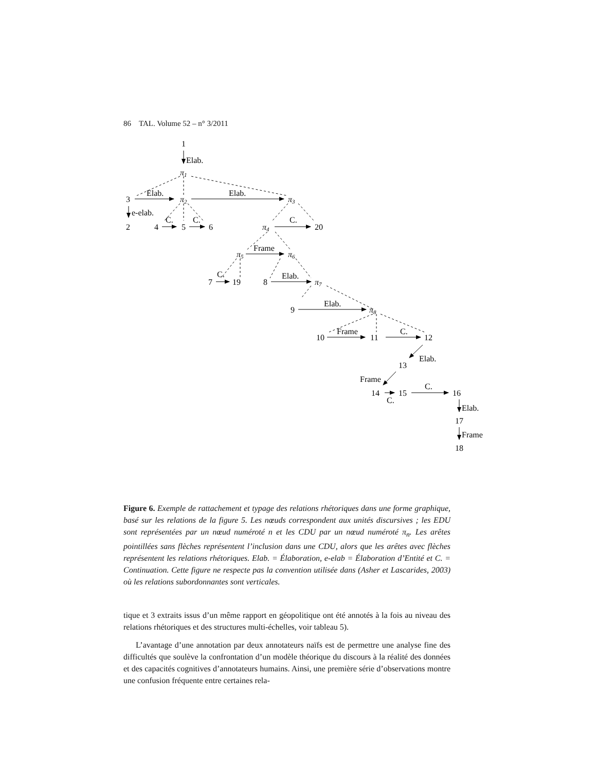86 TAL. Volume 52 – n° 3/2011
1
Elab.
π1
3
Elab.
π2
Elab.
π3
e-elab.
C.
C.
C.
2
4
5
6
π4
20
π5
Frame
π6
C.
7
19
8
Elab.
π7
9
Elab.
π8
10
Frame
11
C.
12
Elab.
13
Frame
14
C.
15
C.
16
Elab.
17
Frame
18
Figure 6. Exemple de rattachement et typage des relations rhétoriques dans une forme graphique, basé sur les relations de la figure 5. Les nœuds correspondent aux unités discursives ; les EDU sont représentées par un nœud numéroté n et les CDU par un nœud numéroté π<sub>n</sub>. Les arêtes pointillées sans flèches représentent l’inclusion dans une CDU, alors que les arêtes avec flèches représentent les relations rhétoriques. Elab. = Élaboration, e-elab = Élaboration d’Entité et C. = Continuation. Cette figure ne respecte pas la convention utilisée dans (Asher et Lascarides, 2003) où les relations subordonnantes sont verticales.
tique et 3 extraits issus d’un même rapport en géopolitique ont été annotés à la fois au niveau des relations rhétoriques et des structures multi-échelles, voir tableau 5).
L’avantage d’une annotation par deux annotateurs naïfs est de permettre une analyse fine des difficultés que soulève la confrontation d’un modèle théorique du discours à la réalité des données et des capacités cognitives d’annotateurs humains. Ainsi, une première série d’observations montre une confusion fréquente entre certaines rela-